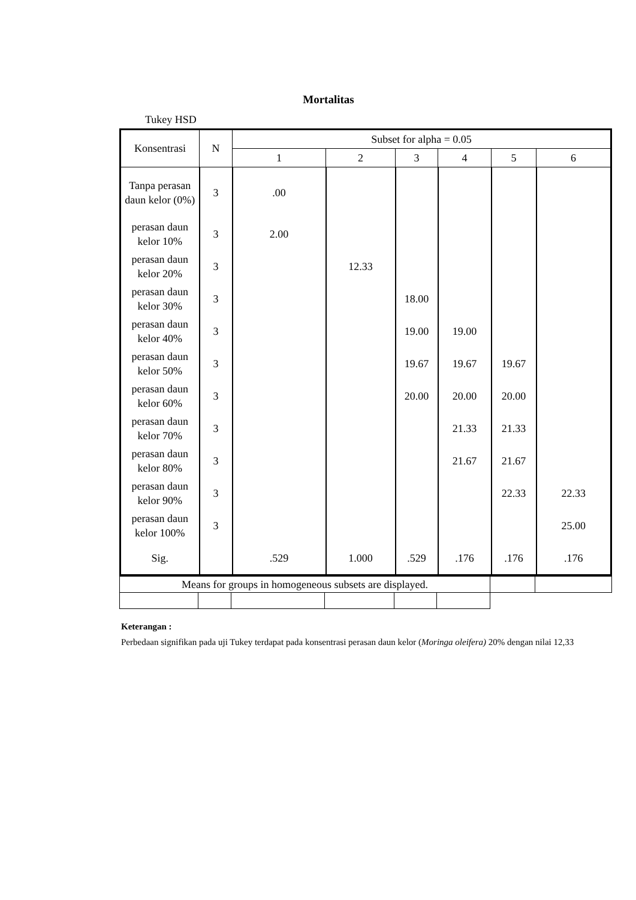Mortalitas
Tukey HSD
| Konsentrasi | N | Subset for alpha = 0.05 | | | | | |
| --- | --- | --- | --- | --- | --- | --- | --- |
| | | 1 | 2 | 3 | 4 | 5 | 6 |
| Tanpa perasan daun kelor (0%) | 3 | .00 | | | | | |
| perasan daun kelor 10% | 3 | 2.00 | | | | | |
| perasan daun kelor 20% | 3 | | 12.33 | | | | |
| perasan daun kelor 30% | 3 | | | 18.00 | | | |
| perasan daun kelor 40% | 3 | | | 19.00 | 19.00 | | |
| perasan daun kelor 50% | 3 | | | 19.67 | 19.67 | 19.67 | |
| perasan daun kelor 60% | 3 | | | 20.00 | 20.00 | 20.00 | |
| perasan daun kelor 70% | 3 | | | | 21.33 | 21.33 | |
| perasan daun kelor 80% | 3 | | | | 21.67 | 21.67 | |
| perasan daun kelor 90% | 3 | | | | | 22.33 | 22.33 |
| perasan daun kelor 100% | 3 | | | | | | 25.00 |
| Sig. | | .529 | 1.000 | .529 | .176 | .176 | .176 |
| Means for groups in homogeneous subsets are displayed. | | | | | | | |
Keterangan :
Perbedaan signifikan pada uji Tukey terdapat pada konsentrasi perasan daun kelor (Moringa oleifera) 20% dengan nilai 12,33